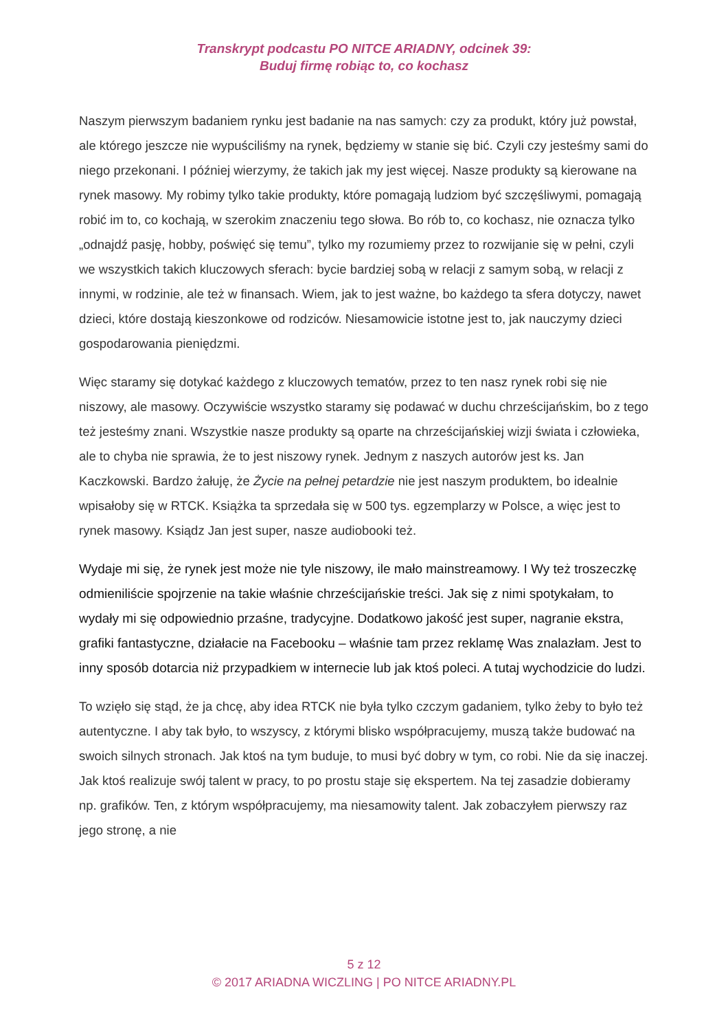Transkrypt podcastu PO NITCE ARIADNY, odcinek 39:
Buduj firmę robiąc to, co kochasz
Naszym pierwszym badaniem rynku jest badanie na nas samych: czy za produkt, który już powstał, ale którego jeszcze nie wypuściliśmy na rynek, będziemy w stanie się bić. Czyli czy jesteśmy sami do niego przekonani. I później wierzymy, że takich jak my jest więcej. Nasze produkty są kierowane na rynek masowy. My robimy tylko takie produkty, które pomagają ludziom być szczęśliwymi, pomagają robić im to, co kochają, w szerokim znaczeniu tego słowa. Bo rób to, co kochasz, nie oznacza tylko „odnajdź pasję, hobby, poświęć się temu”, tylko my rozumiemy przez to rozwijanie się w pełni, czyli we wszystkich takich kluczowych sferach: bycie bardziej sobą w relacji z samym sobą, w relacji z innymi, w rodzinie, ale też w finansach. Wiem, jak to jest ważne, bo każdego ta sfera dotyczy, nawet dzieci, które dostają kieszonkowe od rodziców. Niesamowicie istotne jest to, jak nauczymy dzieci gospodarowania pieniędzmi.
Więc staramy się dotykać każdego z kluczowych tematów, przez to ten nasz rynek robi się nie niszowy, ale masowy. Oczywiście wszystko staramy się podawać w duchu chrześcijańskim, bo z tego też jesteśmy znani. Wszystkie nasze produkty są oparte na chrześcijańskiej wizji świata i człowieka, ale to chyba nie sprawia, że to jest niszowy rynek. Jednym z naszych autorów jest ks. Jan Kaczkowski. Bardzo żałuję, że Życie na pełnej petardzie nie jest naszym produktem, bo idealnie wpisałoby się w RTCK. Książka ta sprzedała się w 500 tys. egzemplarzy w Polsce, a więc jest to rynek masowy. Ksiądz Jan jest super, nasze audiobooki też.
Wydaje mi się, że rynek jest może nie tyle niszowy, ile mało mainstreamowy. I Wy też troszeczkę odmieniliście spojrzenie na takie właśnie chrześcijańskie treści. Jak się z nimi spotykałam, to wydały mi się odpowiednio prza­śne, tradycyjne. Dodatkowo jakość jest super, nagranie ekstra, grafiki fantastyczne, działacie na Facebooku – właśnie tam przez reklamę Was znalazłam. Jest to inny sposób dotarcia niż przypadkiem w internecie lub jak ktoś poleci. A tutaj wychodzicie do ludzi.
To wzięło się stąd, że ja chcę, aby idea RTCK nie była tylko czczym gadaniem, tylko żeby to było też autentyczne. I aby tak było, to wszyscy, z którymi blisko współpracujemy, muszą także budować na swoich silnych stronach. Jak ktoś na tym buduje, to musi być dobry w tym, co robi. Nie da się inaczej. Jak ktoś realizuje swój talent w pracy, to po prostu staje się ekspertem. Na tej zasadzie dobieramy np. grafików. Ten, z którym współpracujemy, ma niesamowity talent. Jak zobaczyłem pierwszy raz jego stronę, a nie
5 z 12
© 2017 ARIADNA WICZLING | PO NITCE ARIADNY.PL